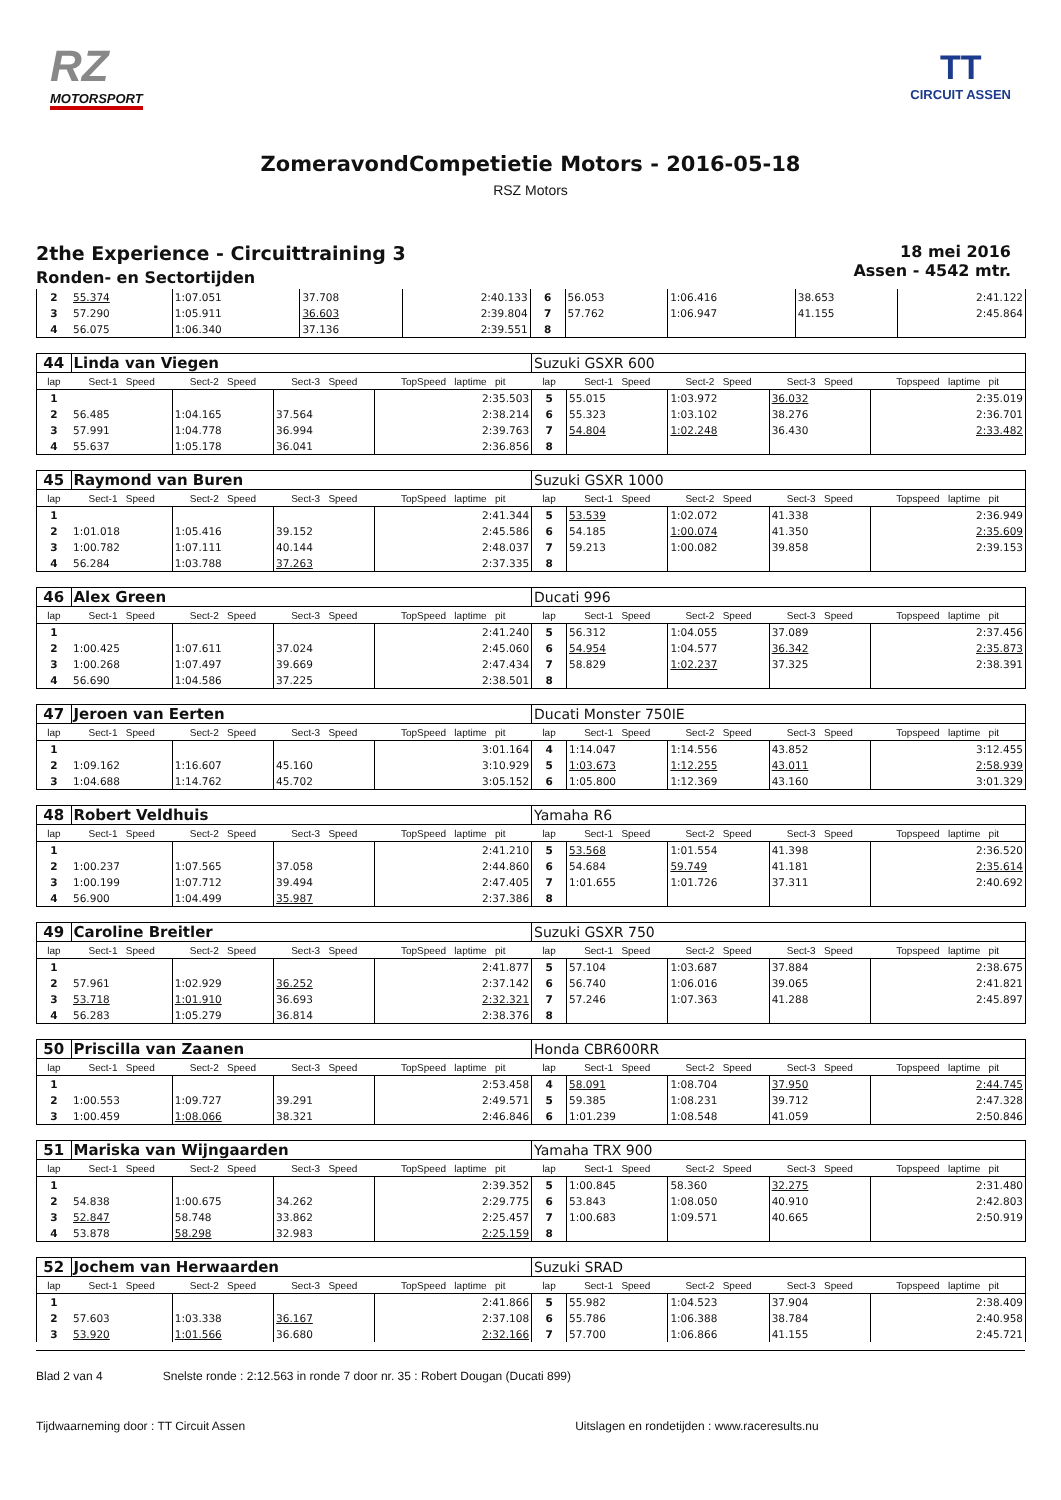RZ
MOTORSPORT
TT
CIRCUIT ASSEN
ZomeravondCompetietie Motors - 2016-05-18
RSZ Motors
2the Experience - Circuittraining 3
Ronden- en Sectortijden
18 mei 2016
Assen - 4542 mtr.
| 2 | 55.374 | 1:07.051 | 37.708 | 2:40.133 | 6 | 56.053 | 1:06.416 | 38.653 | 2:41.122 |
| 3 | 57.290 | 1:05.911 | 36.603 | 2:39.804 | 7 | 57.762 | 1:06.947 | 41.155 | 2:45.864 |
| 4 | 56.075 | 1:06.340 | 37.136 | 2:39.551 | 8 | | | | |
| 44 | Linda van Viegen | | | | Suzuki GSXR 600 | | | | |
| lap | Sect-1 Speed | Sect-2 Speed | Sect-3 Speed | TopSpeed laptime pit | lap | Sect-1 Speed | Sect-2 Speed | Sect-3 Speed | Topspeed laptime pit |
| 1 | | | | 2:35.503 | 5 | 55.015 | 1:03.972 | 36.032 | 2:35.019 |
| 2 | 56.485 | 1:04.165 | 37.564 | 2:38.214 | 6 | 55.323 | 1:03.102 | 38.276 | 2:36.701 |
| 3 | 57.991 | 1:04.778 | 36.994 | 2:39.763 | 7 | 54.804 | 1:02.248 | 36.430 | 2:33.482 |
| 4 | 55.637 | 1:05.178 | 36.041 | 2:36.856 | 8 | | | | |
| 45 | Raymond van Buren | | | | Suzuki GSXR 1000 | | | | |
| lap | Sect-1 Speed | Sect-2 Speed | Sect-3 Speed | TopSpeed laptime pit | lap | Sect-1 Speed | Sect-2 Speed | Sect-3 Speed | Topspeed laptime pit |
| 1 | | | | 2:41.344 | 5 | 53.539 | 1:02.072 | 41.338 | 2:36.949 |
| 2 | 1:01.018 | 1:05.416 | 39.152 | 2:45.586 | 6 | 54.185 | 1:00.074 | 41.350 | 2:35.609 |
| 3 | 1:00.782 | 1:07.111 | 40.144 | 2:48.037 | 7 | 59.213 | 1:00.082 | 39.858 | 2:39.153 |
| 4 | 56.284 | 1:03.788 | 37.263 | 2:37.335 | 8 | | | | |
| 46 | Alex Green | | | | Ducati 996 | | | | |
| lap | Sect-1 Speed | Sect-2 Speed | Sect-3 Speed | TopSpeed laptime pit | lap | Sect-1 Speed | Sect-2 Speed | Sect-3 Speed | Topspeed laptime pit |
| 1 | | | | 2:41.240 | 5 | 56.312 | 1:04.055 | 37.089 | 2:37.456 |
| 2 | 1:00.425 | 1:07.611 | 37.024 | 2:45.060 | 6 | 54.954 | 1:04.577 | 36.342 | 2:35.873 |
| 3 | 1:00.268 | 1:07.497 | 39.669 | 2:47.434 | 7 | 58.829 | 1:02.237 | 37.325 | 2:38.391 |
| 4 | 56.690 | 1:04.586 | 37.225 | 2:38.501 | 8 | | | | |
| 47 | Jeroen van Eerten | | | | Ducati Monster 750IE | | | | |
| lap | Sect-1 Speed | Sect-2 Speed | Sect-3 Speed | TopSpeed laptime pit | lap | Sect-1 Speed | Sect-2 Speed | Sect-3 Speed | Topspeed laptime pit |
| 1 | | | | 3:01.164 | 4 | 1:14.047 | 1:14.556 | 43.852 | 3:12.455 |
| 2 | 1:09.162 | 1:16.607 | 45.160 | 3:10.929 | 5 | 1:03.673 | 1:12.255 | 43.011 | 2:58.939 |
| 3 | 1:04.688 | 1:14.762 | 45.702 | 3:05.152 | 6 | 1:05.800 | 1:12.369 | 43.160 | 3:01.329 |
| 48 | Robert Veldhuis | | | | Yamaha R6 | | | | |
| lap | Sect-1 Speed | Sect-2 Speed | Sect-3 Speed | TopSpeed laptime pit | lap | Sect-1 Speed | Sect-2 Speed | Sect-3 Speed | Topspeed laptime pit |
| 1 | | | | 2:41.210 | 5 | 53.568 | 1:01.554 | 41.398 | 2:36.520 |
| 2 | 1:00.237 | 1:07.565 | 37.058 | 2:44.860 | 6 | 54.684 | 59.749 | 41.181 | 2:35.614 |
| 3 | 1:00.199 | 1:07.712 | 39.494 | 2:47.405 | 7 | 1:01.655 | 1:01.726 | 37.311 | 2:40.692 |
| 4 | 56.900 | 1:04.499 | 35.987 | 2:37.386 | 8 | | | | |
| 49 | Caroline Breitler | | | | Suzuki GSXR 750 | | | | |
| lap | Sect-1 Speed | Sect-2 Speed | Sect-3 Speed | TopSpeed laptime pit | lap | Sect-1 Speed | Sect-2 Speed | Sect-3 Speed | Topspeed laptime pit |
| 1 | | | | 2:41.877 | 5 | 57.104 | 1:03.687 | 37.884 | 2:38.675 |
| 2 | 57.961 | 1:02.929 | 36.252 | 2:37.142 | 6 | 56.740 | 1:06.016 | 39.065 | 2:41.821 |
| 3 | 53.718 | 1:01.910 | 36.693 | 2:32.321 | 7 | 57.246 | 1:07.363 | 41.288 | 2:45.897 |
| 4 | 56.283 | 1:05.279 | 36.814 | 2:38.376 | 8 | | | | |
| 50 | Priscilla van Zaanen | | | | Honda CBR600RR | | | | |
| lap | Sect-1 Speed | Sect-2 Speed | Sect-3 Speed | TopSpeed laptime pit | lap | Sect-1 Speed | Sect-2 Speed | Sect-3 Speed | Topspeed laptime pit |
| 1 | | | | 2:53.458 | 4 | 58.091 | 1:08.704 | 37.950 | 2:44.745 |
| 2 | 1:00.553 | 1:09.727 | 39.291 | 2:49.571 | 5 | 59.385 | 1:08.231 | 39.712 | 2:47.328 |
| 3 | 1:00.459 | 1:08.066 | 38.321 | 2:46.846 | 6 | 1:01.239 | 1:08.548 | 41.059 | 2:50.846 |
| 51 | Mariska van Wijngaarden | | | | Yamaha TRX 900 | | | | |
| lap | Sect-1 Speed | Sect-2 Speed | Sect-3 Speed | TopSpeed laptime pit | lap | Sect-1 Speed | Sect-2 Speed | Sect-3 Speed | Topspeed laptime pit |
| 1 | | | | 2:39.352 | 5 | 1:00.845 | 58.360 | 32.275 | 2:31.480 |
| 2 | 54.838 | 1:00.675 | 34.262 | 2:29.775 | 6 | 53.843 | 1:08.050 | 40.910 | 2:42.803 |
| 3 | 52.847 | 58.748 | 33.862 | 2:25.457 | 7 | 1:00.683 | 1:09.571 | 40.665 | 2:50.919 |
| 4 | 53.878 | 58.298 | 32.983 | 2:25.159 | 8 | | | | |
| 52 | Jochem van Herwaarden | | | | Suzuki SRAD | | | | |
| lap | Sect-1 Speed | Sect-2 Speed | Sect-3 Speed | TopSpeed laptime pit | lap | Sect-1 Speed | Sect-2 Speed | Sect-3 Speed | Topspeed laptime pit |
| 1 | | | | 2:41.866 | 5 | 55.982 | 1:04.523 | 37.904 | 2:38.409 |
| 2 | 57.603 | 1:03.338 | 36.167 | 2:37.108 | 6 | 55.786 | 1:06.388 | 38.784 | 2:40.958 |
| 3 | 53.920 | 1:01.566 | 36.680 | 2:32.166 | 7 | 57.700 | 1:06.866 | 41.155 | 2:45.721 |
Blad 2 van 4 Snelste ronde : 2:12.563 in ronde 7 door nr. 35 : Robert Dougan (Ducati 899)
Tijdwaarneming door : TT Circuit Assen Uitslagen en rondetijden : www.raceresults.nu